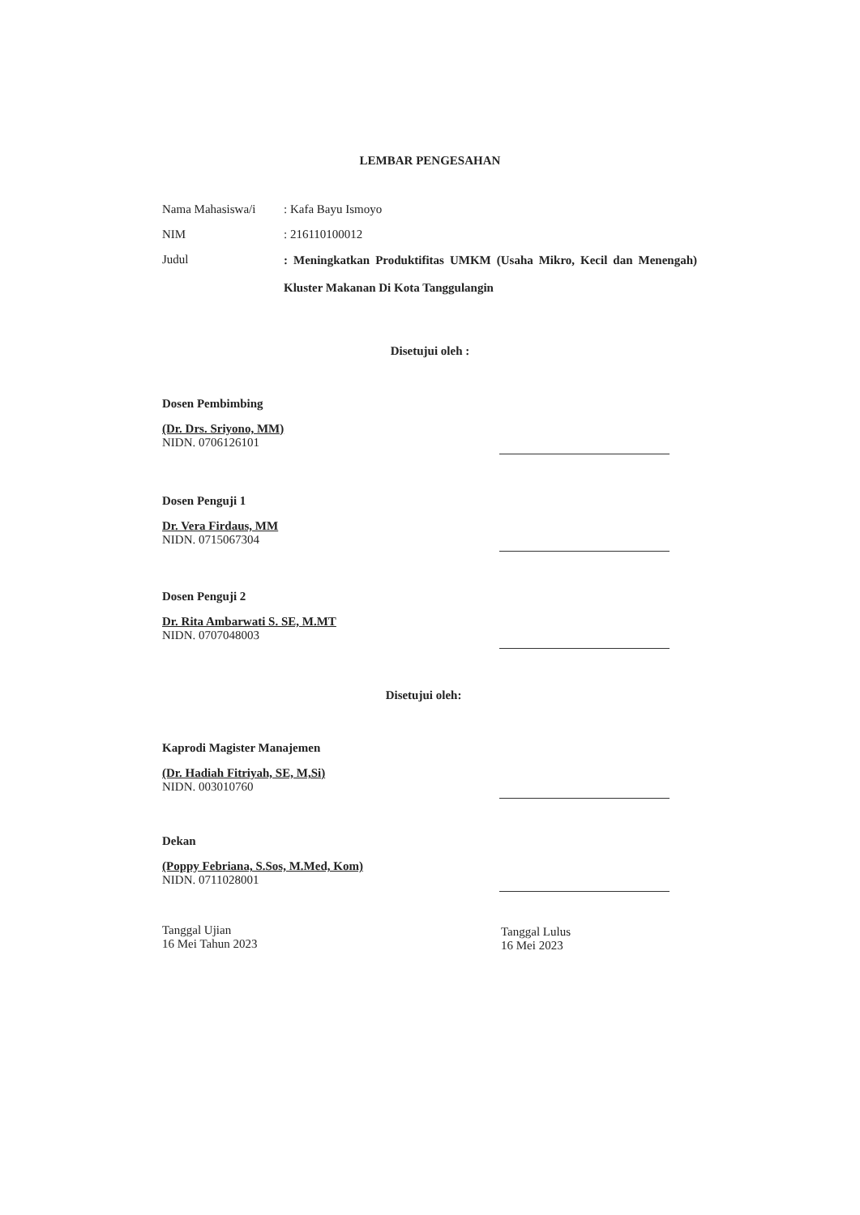LEMBAR PENGESAHAN
Nama Mahasiswa/i : Kafa Bayu Ismoyo
NIM : 216110100012
Judul
: Meningkatkan Produktifitas UMKM (Usaha Mikro, Kecil dan Menengah) Kluster Makanan Di Kota Tanggulangin
Disetujui oleh :
Dosen Pembimbing
(Dr. Drs. Sriyono, MM)
NIDN. 0706126101
Dosen Penguji 1
Dr. Vera Firdaus, MM
NIDN. 0715067304
Dosen Penguji 2
Dr. Rita Ambarwati S. SE, M.MT
NIDN. 0707048003
Disetujui oleh:
Kaprodi Magister Manajemen
(Dr. Hadiah Fitriyah, SE, M,Si)
NIDN. 003010760
Dekan
(Poppy Febriana, S.Sos, M.Med, Kom)
NIDN. 0711028001
Tanggal Ujian
16 Mei Tahun 2023
Tanggal Lulus
16 Mei 2023